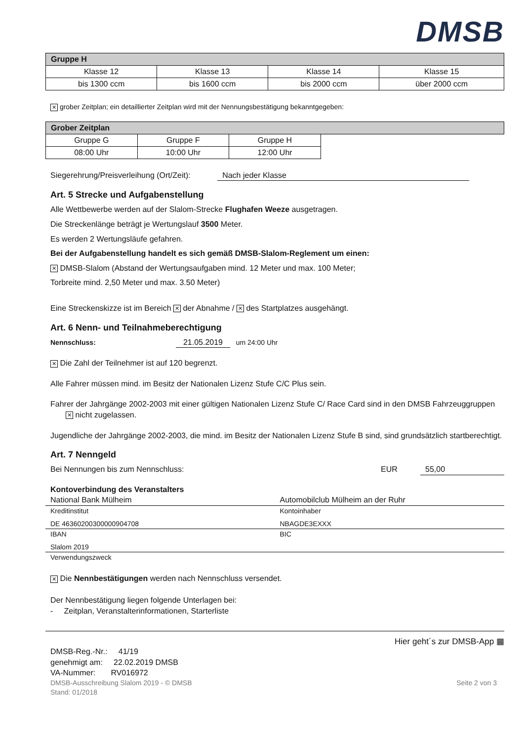DMSB
| Gruppe H | | | |
| --- | --- | --- | --- |
| Klasse 12 | Klasse 13 | Klasse 14 | Klasse 15 |
| bis 1300 ccm | bis 1600 ccm | bis 2000 ccm | über 2000 ccm |
✕ grober Zeitplan; ein detaillierter Zeitplan wird mit der Nennungsbestätigung bekanntgegeben:
| Grober Zeitplan | | | |
| --- | --- | --- | --- |
| Gruppe G | Gruppe F | Gruppe H | |
| 08:00 Uhr | 10:00 Uhr | 12:00 Uhr | |
Siegerehrung/Preisverleihung (Ort/Zeit): Nach jeder Klasse
Art. 5 Strecke und Aufgabenstellung
Alle Wettbewerbe werden auf der Slalom-Strecke Flughafen Weeze ausgetragen.
Die Streckenlänge beträgt je Wertungslauf 3500 Meter.
Es werden 2 Wertungsläufe gefahren.
Bei der Aufgabenstellung handelt es sich gemäß DMSB-Slalom-Reglement um einen:
✕ DMSB-Slalom (Abstand der Wertungsaufgaben mind. 12 Meter und max. 100 Meter;
Torbreite mind. 2,50 Meter und max. 3.50 Meter)
Eine Streckenskizze ist im Bereich ✕ der Abnahme / ✕ des Startplatzes ausgehängt.
Art. 6 Nenn- und Teilnahmeberechtigung
Nennschluss: 21.05.2019 um 24:00 Uhr
✕ Die Zahl der Teilnehmer ist auf 120 begrenzt.
Alle Fahrer müssen mind. im Besitz der Nationalen Lizenz Stufe C/C Plus sein.
Fahrer der Jahrgänge 2002-2003 mit einer gültigen Nationalen Lizenz Stufe C/ Race Card sind in den DMSB Fahrzeuggruppen ✕ nicht zugelassen.
Jugendliche der Jahrgänge 2002-2003, die mind. im Besitz der Nationalen Lizenz Stufe B sind, sind grundsätzlich startberechtigt.
Art. 7 Nenngeld
Bei Nennungen bis zum Nennschluss: EUR 55,00
Kontoverbindung des Veranstalters
| National Bank Mülheim | Automobilclub Mülheim an der Ruhr |
| Kreditinstitut | Kontoinhaber |
| DE 46360200300000904708 | NBAGDE3EXXX |
| IBAN | BIC |
| Slalom 2019 | |
| Verwendungszweck | |
✕ Die Nennbestätigungen werden nach Nennschluss versendet.
Der Nennbestätigung liegen folgende Unterlagen bei:
- Zeitplan, Veranstalterinformationen, Starterliste
DMSB-Reg.-Nr.: 41/19
genehmigt am: 22.02.2019 DMSB
VA-Nummer: RV016972
Hier geht´s zur DMSB-App ▦
DMSB-Ausschreibung Slalom 2019 - © DMSB Seite 2 von 3
Stand: 01/2018